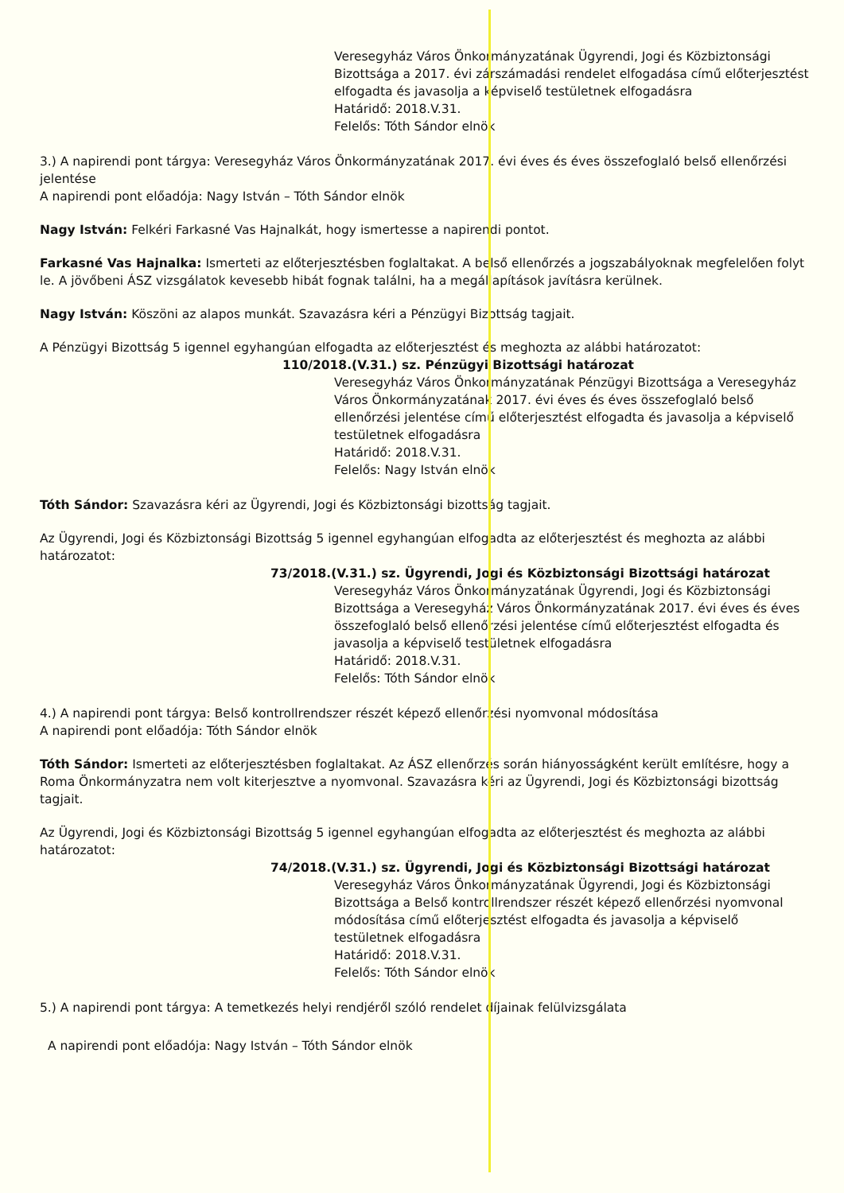Veresegyház Város Önkormányzatának Ügyrendi, Jogi és Közbiztonsági Bizottsága a 2017. évi zárszámadási rendelet elfogadása című előterjesztést elfogadta és javasolja a képviselő testületnek elfogadásra
Határidő: 2018.V.31.
Felelős: Tóth Sándor elnök
3.) A napirendi pont tárgya: Veresegyház Város Önkormányzatának 2017. évi éves és éves összefoglaló belső ellenőrzési jelentése
A napirendi pont előadója: Nagy István – Tóth Sándor elnök
Nagy István: Felkéri Farkasné Vas Hajnalkát, hogy ismertesse a napirendi pontot.
Farkasné Vas Hajnalka: Ismerteti az előterjesztésben foglaltakat. A belső ellenőrzés a jogszabályoknak megfelelően folyt le. A jövőbeni ÁSZ vizsgálatok kevesebb hibát fognak találni, ha a megállapítások javításra kerülnek.
Nagy István: Köszöni az alapos munkát. Szavazásra kéri a Pénzügyi Bizottság tagjait.
A Pénzügyi Bizottság 5 igennel egyhangúan elfogadta az előterjesztést és meghozta az alábbi határozatot:
110/2018.(V.31.) sz. Pénzügyi Bizottsági határozat
Veresegyház Város Önkormányzatának Pénzügyi Bizottsága a Veresegyház Város Önkormányzatának 2017. évi éves és éves összefoglaló belső ellenőrzési jelentése című előterjesztést elfogadta és javasolja a képviselő testületnek elfogadásra
Határidő: 2018.V.31.
Felelős: Nagy István elnök
Tóth Sándor: Szavazásra kéri az Ügyrendi, Jogi és Közbiztonsági bizottság tagjait.
Az Ügyrendi, Jogi és Közbiztonsági Bizottság 5 igennel egyhangúan elfogadta az előterjesztést és meghozta az alábbi határozatot:
73/2018.(V.31.) sz. Ügyrendi, Jogi és Közbiztonsági Bizottsági határozat
Veresegyház Város Önkormányzatának Ügyrendi, Jogi és Közbiztonsági Bizottsága a Veresegyház Város Önkormányzatának 2017. évi éves és éves összefoglaló belső ellenőrzési jelentése című előterjesztést elfogadta és javasolja a képviselő testületnek elfogadásra
Határidő: 2018.V.31.
Felelős: Tóth Sándor elnök
4.) A napirendi pont tárgya: Belső kontrollrendszer részét képező ellenőrzési nyomvonal módosítása
A napirendi pont előadója: Tóth Sándor elnök
Tóth Sándor: Ismerteti az előterjesztésben foglaltakat. Az ÁSZ ellenőrzés során hiányosságként került említésre, hogy a Roma Önkormányzatra nem volt kiterjesztve a nyomvonal. Szavazásra kéri az Ügyrendi, Jogi és Közbiztonsági bizottság tagjait.
Az Ügyrendi, Jogi és Közbiztonsági Bizottság 5 igennel egyhangúan elfogadta az előterjesztést és meghozta az alábbi határozatot:
74/2018.(V.31.) sz. Ügyrendi, Jogi és Közbiztonsági Bizottsági határozat
Veresegyház Város Önkormányzatának Ügyrendi, Jogi és Közbiztonsági Bizottsága a Belső kontrollrendszer részét képező ellenőrzési nyomvonal módosítása című előterjesztést elfogadta és javasolja a képviselő testületnek elfogadásra
Határidő: 2018.V.31.
Felelős: Tóth Sándor elnök
5.) A napirendi pont tárgya: A temetkezés helyi rendjéről szóló rendelet díjainak felülvizsgálata
A napirendi pont előadója: Nagy István – Tóth Sándor elnök